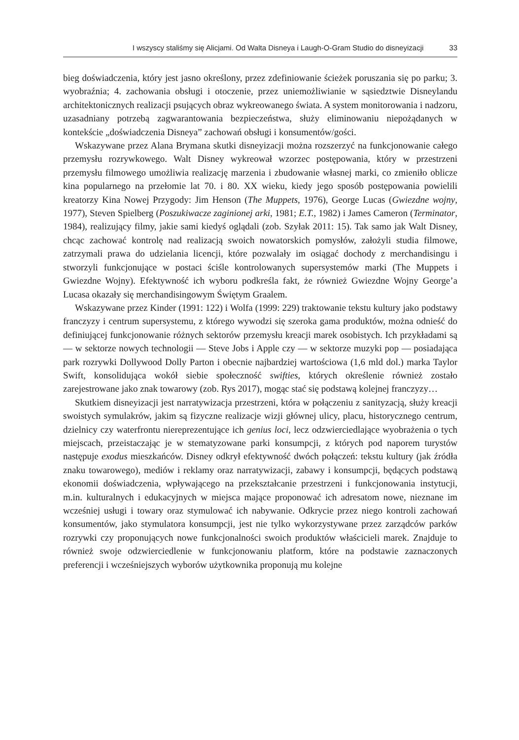I wszyscy staliśmy się Alicjami. Od Walta Disneya i Laugh-O-Gram Studio do disneyizacji 33
bieg doświadczenia, który jest jasno określony, przez zdefiniowanie ścieżek poruszania się po parku; 3. wyobraźnia; 4. zachowania obsługi i otoczenie, przez uniemożliwianie w sąsiedztwie Disneylandu architektonicznych realizacji psujących obraz wykreowanego świata. A system monitorowania i nadzoru, uzasadniany potrzebą zagwarantowania bezpieczeństwa, służy eliminowaniu niepożądanych w kontekście „doświadczenia Disneya” zachowań obsługi i konsumentów/gości.
Wskazywane przez Alana Brymana skutki disneyizacji można rozszerzyć na funkcjonowanie całego przemysłu rozrywkowego. Walt Disney wykreował wzorzec postępowania, który w przestrzeni przemysłu filmowego umożliwia realizację marzenia i zbudowanie własnej marki, co zmieniło oblicze kina popularnego na przełomie lat 70. i 80. XX wieku, kiedy jego sposób postępowania powielili kreatorzy Kina Nowej Przygody: Jim Henson (The Muppets, 1976), George Lucas (Gwiezdne wojny, 1977), Steven Spielberg (Poszukiwacze zaginionej arki, 1981; E.T., 1982) i James Cameron (Terminator, 1984), realizujący filmy, jakie sami kiedyś oglądali (zob. Szyłak 2011: 15). Tak samo jak Walt Disney, chcąc zachować kontrolę nad realizacją swoich nowatorskich pomysłów, założyli studia filmowe, zatrzymali prawa do udzielania licencji, które pozwalały im osiągać dochody z merchandisingu i stworzyli funkcjonujące w postaci ściśle kontrolowanych supersystemów marki (The Muppets i Gwiezdne Wojny). Efektywność ich wyboru podkreśla fakt, że również Gwiezdne Wojny George’a Lucasa okazały się merchandisingowym Świętym Graalem.
Wskazywane przez Kinder (1991: 122) i Wolfa (1999: 229) traktowanie tekstu kultury jako podstawy franczyzy i centrum supersystemu, z którego wywodzi się szeroka gama produktów, można odnieść do definiującej funkcjonowanie różnych sektorów przemysłu kreacji marek osobistych. Ich przykładami są — w sektorze nowych technologii — Steve Jobs i Apple czy — w sektorze muzyki pop — posiadająca park rozrywki Dollywood Dolly Parton i obecnie najbardziej wartościowa (1,6 mld dol.) marka Taylor Swift, konsolidująca wokół siebie społeczność swifties, których określenie również zostało zarejestrowane jako znak towarowy (zob. Rys 2017), mogąc stać się podstawą kolejnej franczyzy…
Skutkiem disneyizacji jest narratywizacja przestrzeni, która w połączeniu z sanityzacją, służy kreacji swoistych symulakrów, jakim są fizyczne realizacje wizji głównej ulicy, placu, historycznego centrum, dzielnicy czy waterfrontu niereprezentujące ich genius loci, lecz odzwierciedlające wyobrażenia o tych miejscach, przeistaczając je w stematyzowane parki konsumpcji, z których pod naporem turystów następuje exodus mieszkańców. Disney odkrył efektywność dwóch połączeń: tekstu kultury (jak źródła znaku towarowego), mediów i reklamy oraz narratywizacji, zabawy i konsumpcji, będących podstawą ekonomii doświadczenia, wpływającego na przekształcanie przestrzeni i funkcjonowania instytucji, m.in. kulturalnych i edukacyjnych w miejsca mające proponować ich adresatom nowe, nieznane im wcześniej usługi i towary oraz stymulować ich nabywanie. Odkrycie przez niego kontroli zachowań konsumentów, jako stymulatora konsumpcji, jest nie tylko wykorzystywane przez zarządców parków rozrywki czy proponujących nowe funkcjonalności swoich produktów właścicieli marek. Znajduje to również swoje odzwierciedlenie w funkcjonowaniu platform, które na podstawie zaznaczonych preferencji i wcześniejszych wyborów użytkownika proponują mu kolejne